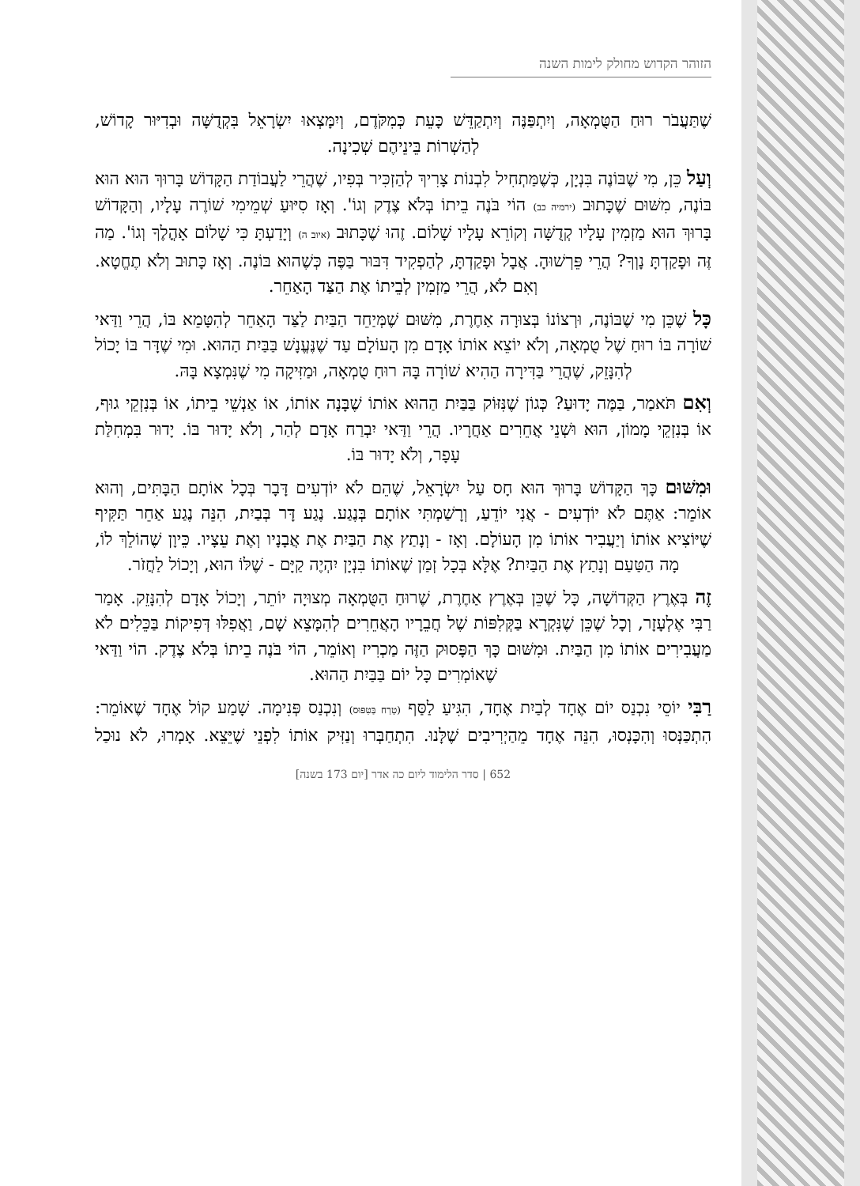הזוהר הקדוש מחולק לימות השנה
שֶׁתַּעֲבֹר רוּחַ הַטֻּמְאָה, וְיִתְפַּנֶּה וְיִתְקַדֵּשׁ כָּעֵת כְּמִקֹּדֶם, וְיִמָּצְאוּ יִשְׂרָאֵל בִּקְדֻשָּׁה וּבְדִיּוּר קָדוֹשׁ, לְהַשְׁרוֹת בֵּינֵיהֶם שְׁכִינָה.
וְעַל כֵּן, מִי שֶׁבּוֹנֶה בִּנְיָן, כְּשֶׁמַּתְחִיל לִבְנוֹת צָרִיךְ לְהַזְכִּיר בְּפִיו, שֶׁהֲרֵי לַעֲבוֹדַת הַקָּדוֹשׁ בָּרוּךְ הוּא הוּא בּוֹנֶה, מִשּׁוּם שֶׁכָּתוּב (ירמיה כב) הוֹי בֹּנֶה בֵיתוֹ בְּלֹא צֶדֶק וְגוֹ'. וְאָז סִיּוּעַ שְׁמֵימִי שׁוֹרֶה עָלָיו, וְהַקָּדוֹשׁ בָּרוּךְ הוּא מַזְמִין עָלָיו קְדֻשָּׁה וְקוֹרֵא עָלָיו שָׁלוֹם. זֶהוּ שֶׁכָּתוּב (איוב ה) וְיָדַעְתָּ כִּי שָׁלוֹם אָהֳלֶךָ וְגוֹ'. מַה זֶּה וּפָקַדְתָּ נָוְךָ? הֲרֵי פֵּרְשׁוּהָ. אֲבָל וּפָקַדְתָּ, לְהַפְקִיד דִּבּוּר בַּפֶּה כְּשֶׁהוּא בּוֹנֶה. וְאָז כָּתוּב וְלֹא תֶחֱטָא. וְאִם לֹא, הֲרֵי מַזְמִין לְבֵיתוֹ אֶת הַצַּד הָאַחֵר.
כָּל שֶׁכֵּן מִי שֶׁבּוֹנֶה, וּרְצוֹנוֹ בְּצוּרָה אַחֶרֶת, מִשּׁוּם שֶׁמְּיַחֵד הַבַּיִת לַצַּד הָאַחֵר לְהִטָּמֵא בּוֹ, הֲרֵי וַדַּאי שׁוֹרָה בּוֹ רוּחַ שֶׁל טֻמְאָה, וְלֹא יוֹצֵא אוֹתוֹ אָדָם מִן הָעוֹלָם עַד שֶׁנֶּעֱנָשׁ בַּבַּיִת הַהוּא. וּמִי שֶׁדָּר בּוֹ יָכוֹל לְהִנָּזֵק, שֶׁהֲרֵי בַּדִּירָה הַהִיא שׁוֹרָה בָּהּ רוּחַ טֻמְאָה, וּמַזִּיקָה מִי שֶׁנִּמְצָא בָּהּ.
וְאִם תֹּאמַר, בַּמֶּה יָדוּעַ? כְּגוֹן שֶׁנִּזּוֹק בַּבַּיִת הַהוּא אוֹתוֹ שֶׁבָּנָה אוֹתוֹ, אוֹ אַנְשֵׁי בֵיתוֹ, אוֹ בְּנִזְקֵי גוּף, אוֹ בְּנִזְקֵי מָמוֹן, הוּא וּשְׁנֵי אֲחֵרִים אַחֲרָיו. הֲרֵי וַדַּאי יִבְרַח אָדָם לְהַר, וְלֹא יָדוּר בּוֹ. יָדוּר בִּמְחִלַּת עָפָר, וְלֹא יָדוּר בּוֹ.
וּמִשּׁוּם כָּךְ הַקָּדוֹשׁ בָּרוּךְ הוּא חָס עַל יִשְׂרָאֵל, שֶׁהֵם לֹא יוֹדְעִים דָּבָר בְּכָל אוֹתָם הַבָּתִּים, וְהוּא אוֹמֵר: אַתֶּם לֹא יוֹדְעִים - אֲנִי יוֹדֵעַ, וְרָשַׁמְתִּי אוֹתָם בְּנֶגַע. נֶגַע דָּר בְּבַיִת, הִנֵּה נֶגַע אַחֵר תַּקִּיף שֶׁיּוֹצִיא אוֹתוֹ וְיַעֲבִיר אוֹתוֹ מִן הָעוֹלָם. וְאָז - וְנָתַץ אֶת הַבַּיִת אֶת אֲבָנָיו וְאֶת עֵצָיו. כֵּיוָן שֶׁהוֹלֵךְ לוֹ, מָה הַטַּעַם וְנָתַץ אֶת הַבַּיִת? אֶלָּא בְּכָל זְמַן שֶׁאוֹתוֹ בִּנְיָן יִהְיֶה קַיָּם - שֶׁלּוֹ הוּא, וְיָכוֹל לַחֲזֹר.
זֶה בְּאֶרֶץ הַקְּדוֹשָׁה, כָּל שֶׁכֵּן בְּאֶרֶץ אַחֶרֶת, שֶׁרוּחַ הַטֻּמְאָה מְצוּיָה יוֹתֵר, וְיָכוֹל אָדָם לְהִנָּזֵק. אָמַר רַבִּי אֶלְעָזָר, וְכָל שֶׁכֵּן שֶׁנִּקְרָא בַּקְּלִפּוֹת שֶׁל חֲבֵרָיו הָאֲחֵרִים לְהִמָּצֵא שָׁם, וַאֲפִלּוּ דְּפִיקוֹת בַּכֵּלִים לֹא מַעֲבִירִים אוֹתוֹ מִן הַבַּיִת. וּמִשּׁוּם כָּךְ הַפָּסוּק הַזֶּה מַכְרִיז וְאוֹמֵר, הוֹי בֹּנֶה בֵיתוֹ בְּלֹא צֶדֶק. הוֹי וַדַּאי שֶׁאוֹמְרִים כָּל יוֹם בַּבַּיִת הַהוּא.
רַבִּי יוֹסֵי נִכְנַס יוֹם אֶחָד לְבַיִת אֶחָד, הִגִּיעַ לַסַּף (טָרַח בַּטִּפּוּס) וְנִכְנַס פְּנִימָה. שָׁמַע קוֹל אֶחָד שֶׁאוֹמֵר: הִתְכַּנְּסוּ וְהִכָּנְסוּ, הִנֵּה אֶחָד מֵהַיְרִיבִים שֶׁלָּנוּ. הִתְחַבְּרוּ וְנַזִּיק אוֹתוֹ לִפְנֵי שֶׁיֵּצֵא. אָמְרוּ, לֹא נוּכַל
652 | סדר הלימוד ליום כה אדר [יום 173 בשנה]